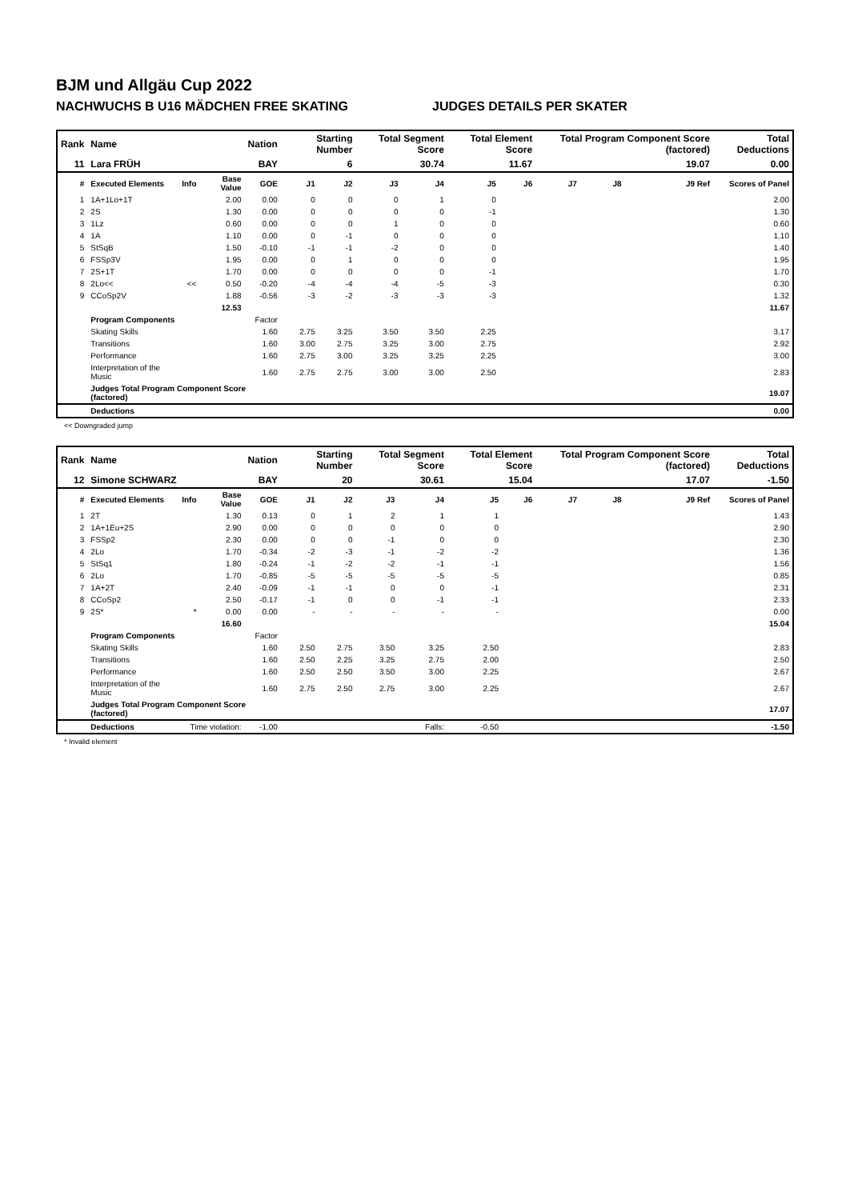BJM und Allgäu Cup 2022
NACHWUCHS B U16 MÄDCHEN FREE SKATING JUDGES DETAILS PER SKATER
| Rank | Name | | | Nation | Starting Number | | Total Segment Score | | Total Element Score | | Total Program Component Score (factored) | | | Total Deductions |
| 11 | Lara FRÜH | | | BAY | 6 | | 30.74 | | 11.67 | | 19.07 | | | 0.00 |
| # | Executed Elements | Info | Base Value | GOE | J1 | J2 | J3 | J4 | J5 | J6 | J7 | J8 | J9 Ref | Scores of Panel |
| 1 | 1A+1Lo+1T | | 2.00 | 0.00 | 0 | 0 | 0 | 1 | 0 | | | | | 2.00 |
| 2 | 2S | | 1.30 | 0.00 | 0 | 0 | 0 | 0 | -1 | | | | | 1.30 |
| 3 | 1Lz | | 0.60 | 0.00 | 0 | 0 | 1 | 0 | 0 | | | | | 0.60 |
| 4 | 1A | | 1.10 | 0.00 | 0 | -1 | 0 | 0 | 0 | | | | | 1.10 |
| 5 | StSqB | | 1.50 | -0.10 | -1 | -1 | -2 | 0 | 0 | | | | | 1.40 |
| 6 | FSSp3V | | 1.95 | 0.00 | 0 | 1 | 0 | 0 | 0 | | | | | 1.95 |
| 7 | 2S+1T | | 1.70 | 0.00 | 0 | 0 | 0 | 0 | -1 | | | | | 1.70 |
| 8 | 2Lo<< | << | 0.50 | -0.20 | -4 | -4 | -4 | -5 | -3 | | | | | 0.30 |
| 9 | CCoSp2V | | 1.88 | -0.56 | -3 | -2 | -3 | -3 | -3 | | | | | 1.32 |
| | | | 12.53 | | | | | | | | | | | 11.67 |
| | Program Components | | | Factor | | | | | | | | | | |
| | Skating Skills | | | 1.60 | 2.75 | 3.25 | 3.50 | 3.50 | 2.25 | | | | | 3.17 |
| | Transitions | | | 1.60 | 3.00 | 2.75 | 3.25 | 3.00 | 2.75 | | | | | 2.92 |
| | Performance | | | 1.60 | 2.75 | 3.00 | 3.25 | 3.25 | 2.25 | | | | | 3.00 |
| | Interpretation of the Music | | | 1.60 | 2.75 | 2.75 | 3.00 | 3.00 | 2.50 | | | | | 2.83 |
| | Judges Total Program Component Score (factored) | | | | | | | | | | | | | 19.07 |
| | Deductions | | | | | | | | | | | | | 0.00 |
<< Downgraded jump
| Rank | Name | | | Nation | Starting Number | | Total Segment Score | | Total Element Score | | Total Program Component Score (factored) | | | Total Deductions |
| 12 | Simone SCHWARZ | | | BAY | 20 | | 30.61 | | 15.04 | | 17.07 | | | -1.50 |
| # | Executed Elements | Info | Base Value | GOE | J1 | J2 | J3 | J4 | J5 | J6 | J7 | J8 | J9 Ref | Scores of Panel |
| 1 | 2T | | 1.30 | 0.13 | 0 | 1 | 2 | 1 | 1 | | | | | 1.43 |
| 2 | 1A+1Eu+2S | | 2.90 | 0.00 | 0 | 0 | 0 | 0 | 0 | | | | | 2.90 |
| 3 | FSSp2 | | 2.30 | 0.00 | 0 | 0 | -1 | 0 | 0 | | | | | 2.30 |
| 4 | 2Lo | | 1.70 | -0.34 | -2 | -3 | -1 | -2 | -2 | | | | | 1.36 |
| 5 | StSq1 | | 1.80 | -0.24 | -1 | -2 | -2 | -1 | -1 | | | | | 1.56 |
| 6 | 2Lo | | 1.70 | -0.85 | -5 | -5 | -5 | -5 | -5 | | | | | 0.85 |
| 7 | 1A+2T | | 2.40 | -0.09 | -1 | -1 | 0 | 0 | -1 | | | | | 2.31 |
| 8 | CCoSp2 | | 2.50 | -0.17 | -1 | 0 | 0 | -1 | -1 | | | | | 2.33 |
| 9 | 2S* | * | 0.00 | 0.00 | - | - | - | - | - | | | | | 0.00 |
| | | | 16.60 | | | | | | | | | | | 15.04 |
| | Program Components | | | Factor | | | | | | | | | | |
| | Skating Skills | | | 1.60 | 2.50 | 2.75 | 3.50 | 3.25 | 2.50 | | | | | 2.83 |
| | Transitions | | | 1.60 | 2.50 | 2.25 | 3.25 | 2.75 | 2.00 | | | | | 2.50 |
| | Performance | | | 1.60 | 2.50 | 2.50 | 3.50 | 3.00 | 2.25 | | | | | 2.67 |
| | Interpretation of the Music | | | 1.60 | 2.75 | 2.50 | 2.75 | 3.00 | 2.25 | | | | | 2.67 |
| | Judges Total Program Component Score (factored) | | | | | | | | | | | | | 17.07 |
| | Deductions | Time violation: | | -1.00 | | | | Falls: | -0.50 | | | | | -1.50 |
* Invalid element